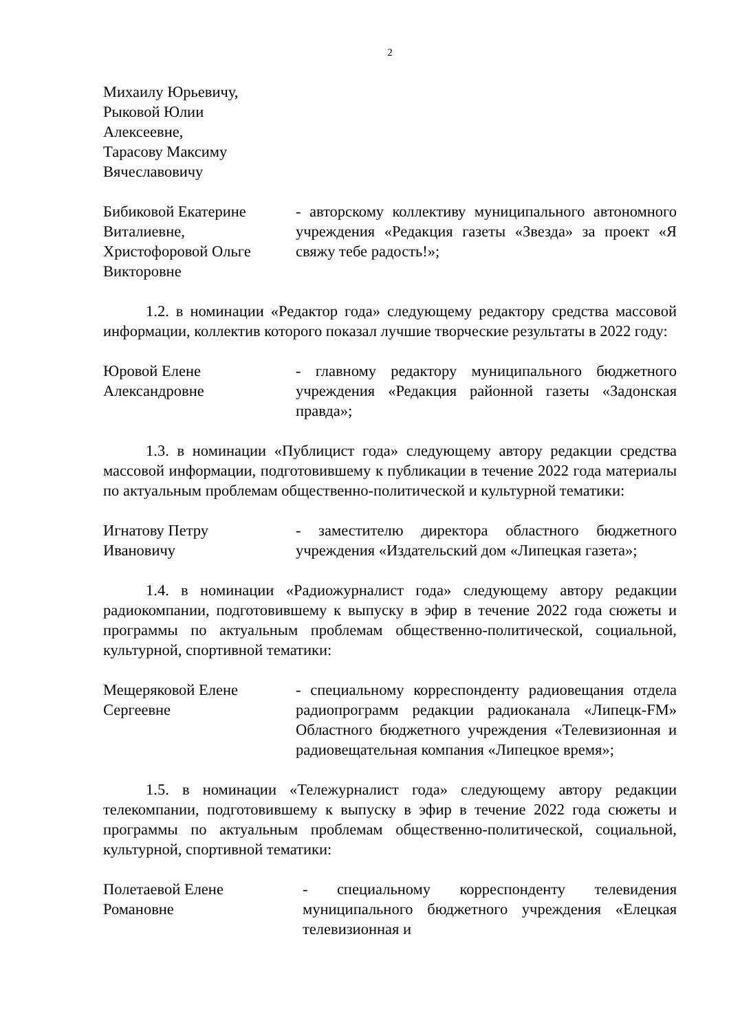2
Михаилу Юрьевичу,
Рыковой Юлии
Алексеевне,
Тарасову Максиму
Вячеславовичу
Бибиковой Екатерине
Виталиевне,
Христофоровой Ольге
Викторовне
- авторскому коллективу муниципального автономного учреждения «Редакция газеты «Звезда» за проект «Я свяжу тебе радость!»;
1.2. в номинации «Редактор года» следующему редактору средства массовой информации, коллектив которого показал лучшие творческие результаты в 2022 году:
Юровой Елене
Александровне
- главному редактору муниципального бюджетного учреждения «Редакция районной газеты «Задонская правда»;
1.3. в номинации «Публицист года» следующему автору редакции средства массовой информации, подготовившему к публикации в течение 2022 года материалы по актуальным проблемам общественно-политической и культурной тематики:
Игнатову Петру
Ивановичу
- заместителю директора областного бюджетного учреждения «Издательский дом «Липецкая газета»;
1.4. в номинации «Радиожурналист года» следующему автору редакции радиокомпании, подготовившему к выпуску в эфир в течение 2022 года сюжеты и программы по актуальным проблемам общественно-политической, социальной, культурной, спортивной тематики:
Мещеряковой Елене
Сергеевне
- специальному корреспонденту радиовещания отдела радиопрограмм редакции радиоканала «Липецк-FM» Областного бюджетного учреждения «Телевизионная и радиовещательная компания «Липецкое время»;
1.5. в номинации «Тележурналист года» следующему автору редакции телекомпании, подготовившему к выпуску в эфир в течение 2022 года сюжеты и программы по актуальным проблемам общественно-политической, социальной, культурной, спортивной тематики:
Полетаевой Елене
Романовне
- специальному корреспонденту телевидения муниципального бюджетного учреждения «Елецкая телевизионная и